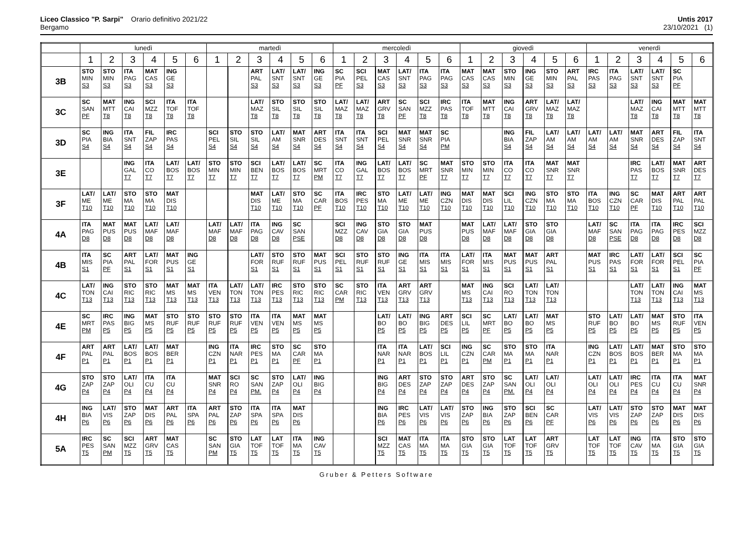Liceo Classico "P. Sarpi" Orario definitivo 2021/22
Bergamo
Untis 2017
23/10/2021 (1)
| | lunedì | | | | | | martedì | | | | | | mercoledì | | | | | | giovedì | | | | | | venerdì | | | | | |
| --- | --- | --- | --- | --- | --- | --- | --- | --- | --- | --- | --- | --- | --- | --- | --- | --- | --- | --- | --- | --- | --- | --- | --- | --- | --- | --- | --- | --- | --- | --- |
| | 1 | 2 | 3 | 4 | 5 | 6 | 1 | 2 | 3 | 4 | 5 | 6 | 1 | 2 | 3 | 4 | 5 | 6 | 1 | 2 | 3 | 4 | 5 | 6 | 1 | 2 | 3 | 4 | 5 | 6 |
| 3B | STO MIN S3 | STO MIN S3 | ITA PAG S3 | MAT CAS S3 | ING GE S3 | | | | ART PAL S3 | LAT/ SNT S3 | LAT/ SNT S3 | ING GE S3 | SC PIA PF | SCI PEL S3 | MAT CAS S3 | LAT/ SNT S3 | ITA PAG S3 | ITA PAG S3 | MAT CAS S3 | MAT CAS S3 | STO MIN S3 | ING GE S3 | STO MIN S3 | ART PAL S3 | IRC PAS S3 | ITA PAG S3 | LAT/ SNT S3 | LAT/ SNT S3 | SC PIA PF | |
| 3C | SC SAN PF | MAT MTT T8 | ING CAI T8 | SCI MZZ T8 | ITA TOF T8 | ITA TOF T8 | | | LAT/ MAZ T8 | STO SIL T8 | STO SIL T8 | STO SIL T8 | LAT/ MAZ T8 | LAT/ MAZ T8 | ART GRV T8 | SC SAN PF | SCI MZZ T8 | IRC PAS T8 | ITA TOF T8 | MAT MTT T8 | ING CAI T8 | ART GRV T8 | LAT/ MAZ T8 | LAT/ MAZ T8 | | | LAT/ MAZ T8 | ING CAI T8 | MAT MTT T8 | MAT MTT T8 |
| 3D | SC PIA S4 | ING BIA S4 | ITA SNT S4 | FIL ZAP S4 | IRC PAS S4 | | SCI PEL S4 | STO SIL S4 | STO SIL S4 | LAT/ AM S4 | MAT SNR S4 | ART DES S4 | ITA SNT S4 | ITA SNT S4 | SCI PEL S4 | MAT SNR S4 | MAT SNR S4 | SC PIA PM | | | ING BIA S4 | FIL ZAP S4 | LAT/ AM S4 | LAT/ AM S4 | LAT/ AM S4 | LAT/ AM S4 | MAT SNR S4 | ART DES S4 | FIL ZAP S4 | ITA SNT S4 |
| 3E | | | ING GAL T7 | ITA CO T7 | LAT/ BOS T7 | LAT/ BOS T7 | STO MIN T7 | STO MIN T7 | SCI BEN T7 | LAT/ BOS T7 | LAT/ BOS T7 | SC MRT PM | ITA CO T7 | ING GAL T7 | LAT/ BOS T7 | LAT/ BOS T7 | SC MRT PF | MAT SNR T7 | STO MIN T7 | STO MIN T7 | ITA CO T7 | ITA CO T7 | MAT SNR T7 | MAT SNR T7 | | | IRC PAS T7 | LAT/ BOS T7 | MAT SNR T7 | ART DES T7 |
| 3F | LAT/ ME T10 | LAT/ ME T10 | STO MA T10 | STO MA T10 | MAT DIS T10 | | | | MAT DIS T10 | LAT/ ME T10 | STO MA T10 | SC CAR PF | ITA BOS T10 | IRC PES T10 | STO MA T10 | LAT/ ME T10 | LAT/ ME T10 | ING CZN T10 | MAT DIS T10 | MAT DIS T10 | SCI LIL T10 | ING CZN T10 | STO MA T10 | STO MA T10 | ITA BOS T10 | ING CZN T10 | SC CAR PF | MAT DIS T10 | ART PAL T10 | ART PAL T10 |
| 4A | ITA PAG D8 | MAT PUS D8 | MAT PUS D8 | LAT/ MAF D8 | LAT/ MAF D8 | | LAT/ MAF D8 | LAT/ MAF D8 | ITA PAG D8 | ING CAV D8 | SC SAN PSE | | SCI MZZ D8 | ING CAV D8 | STO GIA D8 | STO GIA D8 | MAT PUS D8 | | MAT PUS D8 | LAT/ MAF D8 | LAT/ MAF D8 | STO GIA D8 | STO GIA D8 | | LAT/ MAF D8 | SC SAN PSE | ITA PAG D8 | ITA PAG D8 | IRC PES D8 | SCI MZZ D8 |
| 4B | ITA MIS S1 | SC PIA PF | ART PAL S1 | LAT/ FOR S1 | MAT PUS S1 | ING GE S1 | | | LAT/ FOR S1 | STO RUF S1 | STO RUF S1 | MAT PUS S1 | SCI PEL S1 | STO RUF S1 | STO RUF S1 | ING GE S1 | ITA MIS S1 | ITA MIS S1 | LAT/ FOR S1 | ITA MIS S1 | MAT PUS S1 | MAT PUS S1 | ART PAL S1 | | MAT PUS S1 | IRC PAS S1 | LAT/ FOR S1 | LAT/ FOR S1 | SCI PEL S1 | SC PIA PF |
| 4C | LAT/ TON T13 | ING CAI T13 | STO RIC T13 | STO RIC T13 | MAT MS T13 | MAT MS T13 | ITA VEN T13 | LAT/ TON T13 | LAT/ TON T13 | IRC PES T13 | STO RIC T13 | STO RIC T13 | SC CAR PM | STO RIC T13 | ITA VEN T13 | ART GRV T13 | ART GRV T13 | | MAT MS T13 | ING CAI T13 | SCI RO T13 | LAT/ TON T13 | LAT/ TON T13 | | | | LAT/ TON T13 | LAT/ TON T13 | ING CAI T13 | MAT MS T13 |
| 4E | SC MRT PM | IRC PAS P5 | ING BIG P5 | MAT MS P5 | STO RUF P5 | STO RUF P5 | STO RUF P5 | STO RUF P5 | ITA VEN P5 | ITA VEN P5 | MAT MS P5 | MAT MS P5 | | | LAT/ BO P5 | LAT/ BO P5 | ING BIG P5 | ART DES P5 | SCI LIL P5 | SC MRT PF | LAT/ BO P5 | LAT/ BO P5 | MAT MS P5 | | STO RUF P5 | LAT/ BO P5 | LAT/ BO P5 | MAT MS P5 | STO RUF P5 | ITA VEN P5 |
| 4F | ART PAL P1 | ART PAL P1 | LAT/ BOS P1 | LAT/ BOS P1 | MAT BER P1 | | ING CZN P1 | ITA NAR P1 | IRC PES P1 | STO MA P1 | SC CAR PF | STO MA P1 | | | ITA NAR P1 | ITA NAR P1 | LAT/ BOS P1 | SCI LIL P1 | ING CZN P1 | SC CAR PM | STO MA P1 | STO MA P1 | ITA NAR P1 | | ING CZN P1 | LAT/ BOS P1 | LAT/ BOS P1 | MAT BER P1 | STO MA P1 | STO MA P1 |
| 4G | STO ZAP P4 | STO ZAP P4 | LAT/ OLI P4 | ITA CU P4 | ITA CU P4 | | MAT SNR P4 | SCI RO P4 | SC SAN PM. | STO ZAP P4 | LAT/ OLI P4 | ING BIG P4 | | | ING BIG P4 | ART DES P4 | STO ZAP P4 | STO ZAP P4 | ART DES P4 | STO ZAP P4 | SC SAN PM. | LAT/ OLI P4 | LAT/ OLI P4 | | LAT/ OLI P4 | LAT/ OLI P4 | IRC PES P4 | ITA CU P4 | ITA CU P4 | MAT SNR P4 |
| 4H | ING BIA P6 | LAT/ VIS P6 | STO ZAP P6 | MAT DIS P6 | ART PAL P6 | ITA SPA P6 | ART PAL P6 | STO ZAP P6 | ITA SPA P6 | ITA SPA P6 | MAT DIS P6 | | | | ING BIA P6 | IRC PES P6 | LAT/ VIS P6 | LAT/ VIS P6 | STO ZAP P6 | ING BIA P6 | STO ZAP P6 | SCI BEN P6 | SC CAR PF | | LAT/ VIS P6 | LAT/ VIS P6 | STO ZAP P6 | STO ZAP P6 | MAT DIS P6 | MAT DIS P6 |
| 5A | IRC PES T5 | SC SAN PM | SCI MZZ T5 | ART GRV T5 | MAT CAS T5 | | SC SAN PM | STO GIA T5 | LAT TOF T5 | LAT TOF T5 | ITA MA T5 | ING CAV T5 | | | SCI MZZ T5 | MAT CAS T5 | ITA MA T5 | ITA MA T5 | STO GIA T5 | STO GIA T5 | LAT TOF T5 | LAT TOF T5 | ART GRV T5 | | LAT TOF T5 | LAT TOF T5 | ING CAV T5 | ITA MA T5 | STO GIA T5 | STO GIA T5 |
Gruber & Petters Software